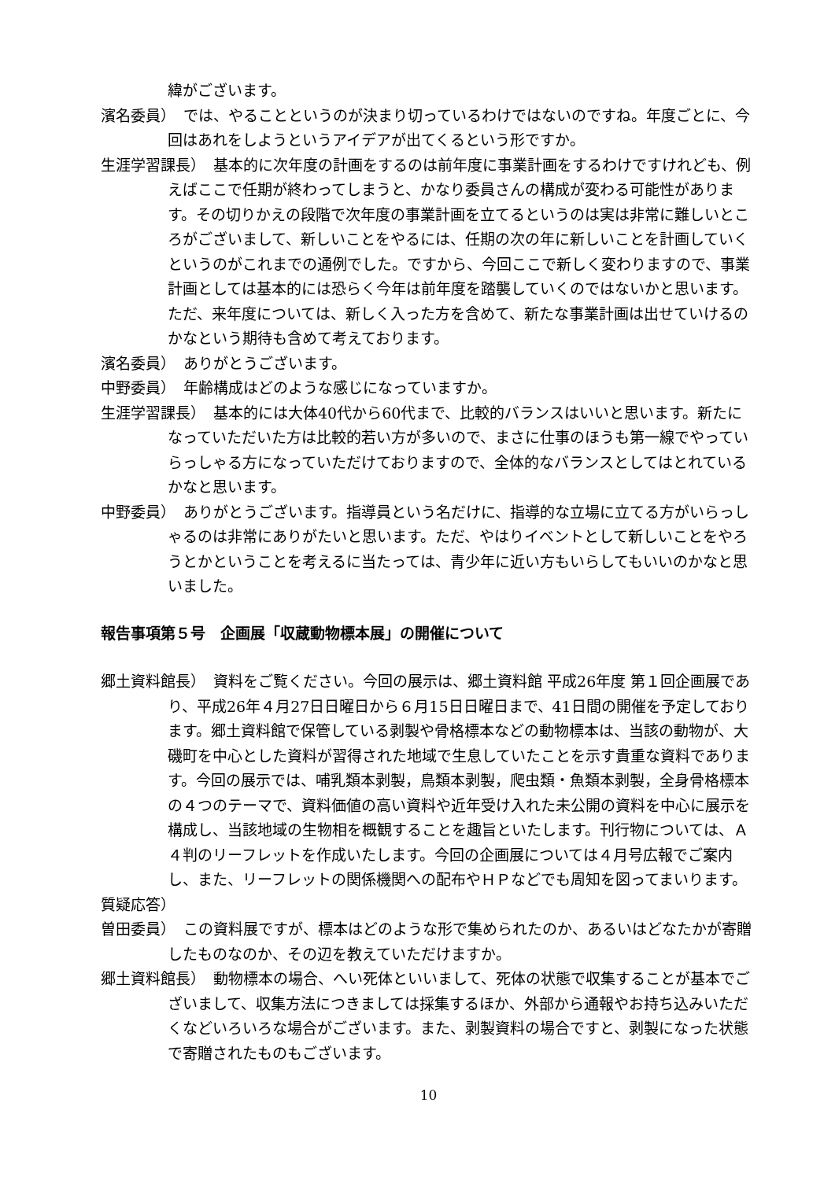緯がございます。
濱名委員）　では、やることというのが決まり切っているわけではないのですね。年度ごとに、今回はあれをしようというアイデアが出てくるという形ですか。
生涯学習課長）　基本的に次年度の計画をするのは前年度に事業計画をするわけですけれども、例えばここで任期が終わってしまうと、かなり委員さんの構成が変わる可能性があります。その切りかえの段階で次年度の事業計画を立てるというのは実は非常に難しいところがございまして、新しいことをやるには、任期の次の年に新しいことを計画していくというのがこれまでの通例でした。ですから、今回ここで新しく変わりますので、事業計画としては基本的には恐らく今年は前年度を踏襲していくのではないかと思います。ただ、来年度については、新しく入った方を含めて、新たな事業計画は出せていけるのかなという期待も含めて考えております。
濱名委員）　ありがとうございます。
中野委員）　年齢構成はどのような感じになっていますか。
生涯学習課長）　基本的には大体40代から60代まで、比較的バランスはいいと思います。新たになっていただいた方は比較的若い方が多いので、まさに仕事のほうも第一線でやっていらっしゃる方になっていただけておりますので、全体的なバランスとしてはとれているかなと思います。
中野委員）　ありがとうございます。指導員という名だけに、指導的な立場に立てる方がいらっしゃるのは非常にありがたいと思います。ただ、やはりイベントとして新しいことをやろうとかということを考えるに当たっては、青少年に近い方もいらしてもいいのかなと思いました。
報告事項第５号　企画展「収蔵動物標本展」の開催について
郷土資料館長）　資料をご覧ください。今回の展示は、郷土資料館 平成26年度 第１回企画展であり、平成26年４月27日日曜日から６月15日日曜日まで、41日間の開催を予定しております。郷土資料館で保管している剥製や骨格標本などの動物標本は、当該の動物が、大磯町を中心とした資料が習得された地域で生息していたことを示す貴重な資料であります。今回の展示では、哺乳類本剥製，鳥類本剥製，爬虫類・魚類本剥製，全身骨格標本の４つのテーマで、資料価値の高い資料や近年受け入れた未公開の資料を中心に展示を構成し、当該地域の生物相を概観することを趣旨といたします。刊行物については、Ａ４判のリーフレットを作成いたします。今回の企画展については４月号広報でご案内し、また、リーフレットの関係機関への配布やＨＰなどでも周知を図ってまいります。
質疑応答）
曽田委員）　この資料展ですが、標本はどのような形で集められたのか、あるいはどなたかが寄贈したものなのか、その辺を教えていただけますか。
郷土資料館長）　動物標本の場合、へい死体といいまして、死体の状態で収集することが基本でございまして、収集方法につきましては採集するほか、外部から通報やお持ち込みいただくなどいろいろな場合がございます。また、剥製資料の場合ですと、剥製になった状態で寄贈されたものもございます。
10